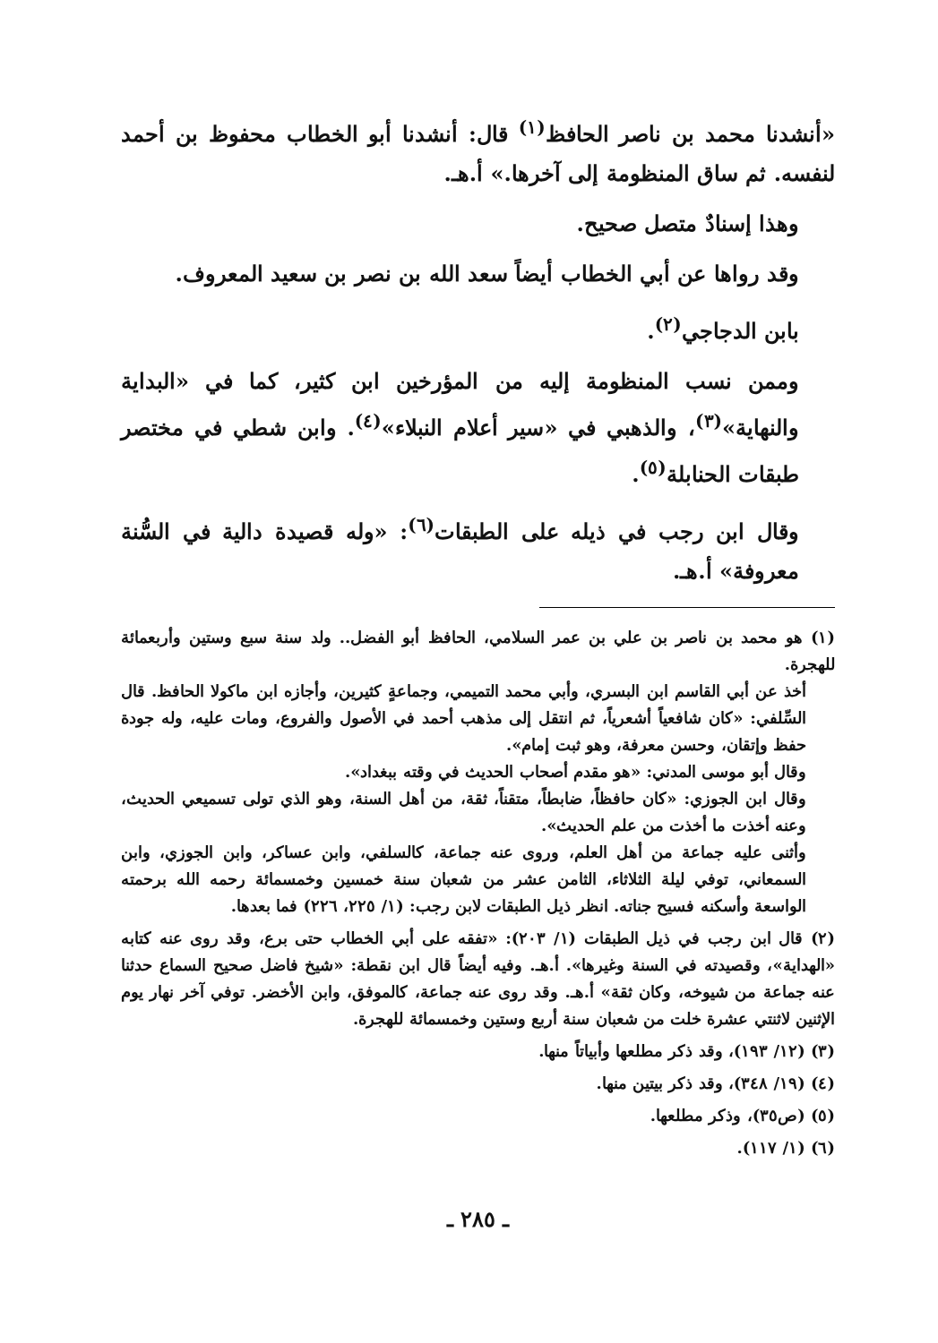«أنشدنا محمد بن ناصر الحافظ<sup>(١)</sup> قال: أنشدنا أبو الخطاب محفوظ بن أحمد لنفسه. ثم ساق المنظومة إلى آخرها.» أ.هـ.
وهذا إسنادٌ متصل صحيح.
وقد رواها عن أبي الخطاب أيضاً سعد الله بن نصر بن سعيد المعروف.
بابن الدجاجي<sup>(٢)</sup>.
وممن نسب المنظومة إليه من المؤرخين ابن كثير، كما في «البداية والنهاية»<sup>(٣)</sup>، والذهبي في «سير أعلام النبلاء»<sup>(٤)</sup>. وابن شطي في مختصر طبقات الحنابلة<sup>(٥)</sup>.
وقال ابن رجب في ذيله على الطبقات<sup>(٦)</sup>: «وله قصيدة دالية في السُّنة معروفة» أ.هـ.
(١) هو محمد بن ناصر بن علي بن عمر السلامي، الحافظ أبو الفضل.. ولد سنة سبع وستين وأربعمائة للهجرة.
أخذ عن أبي القاسم ابن البسري، وأبي محمد التميمي، وجماعةٍ كثيرين، وأجازه ابن ماكولا الحافظ. قال السِّلفي: «كان شافعياً أشعرياً، ثم انتقل إلى مذهب أحمد في الأصول والفروع، ومات عليه، وله جودة حفظ وإتقان، وحسن معرفة، وهو ثبت إمام».
وقال أبو موسى المدني: «هو مقدم أصحاب الحديث في وقته ببغداد».
وقال ابن الجوزي: «كان حافظاً، ضابطاً، متقناً، ثقة، من أهل السنة، وهو الذي تولى تسميعي الحديث، وعنه أخذت ما أخذت من علم الحديث».
وأثنى عليه جماعة من أهل العلم، وروى عنه جماعة، كالسلفي، وابن عساكر، وابن الجوزي، وابن السمعاني، توفي ليلة الثلاثاء، الثامن عشر من شعبان سنة خمسين وخمسمائة رحمه الله برحمته الواسعة وأسكنه فسيح جناته. انظر ذيل الطبقات لابن رجب: (١/ ٢٢٥، ٢٢٦) فما بعدها.
(٢) قال ابن رجب في ذيل الطبقات (١/ ٢٠٣): «تفقه على أبي الخطاب حتى برع، وقد روى عنه كتابه «الهداية»، وقصيدته في السنة وغيرها». أ.هـ. وفيه أيضاً قال ابن نقطة: «شيخ فاضل صحيح السماع حدثنا عنه جماعة من شيوخه، وكان ثقة» أ.هـ. وقد روى عنه جماعة، كالموفق، وابن الأخضر. توفي آخر نهار يوم الإثنين لاثنتي عشرة خلت من شعبان سنة أربع وستين وخمسمائة للهجرة.
(٣) (١٢/ ١٩٣)، وقد ذكر مطلعها وأبياتاً منها.
(٤) (١٩/ ٣٤٨)، وقد ذكر بيتين منها.
(٥) (ص٣٥)، وذكر مطلعها.
(٦) (١/ ١١٧).
ـ ٢٨٥ ـ